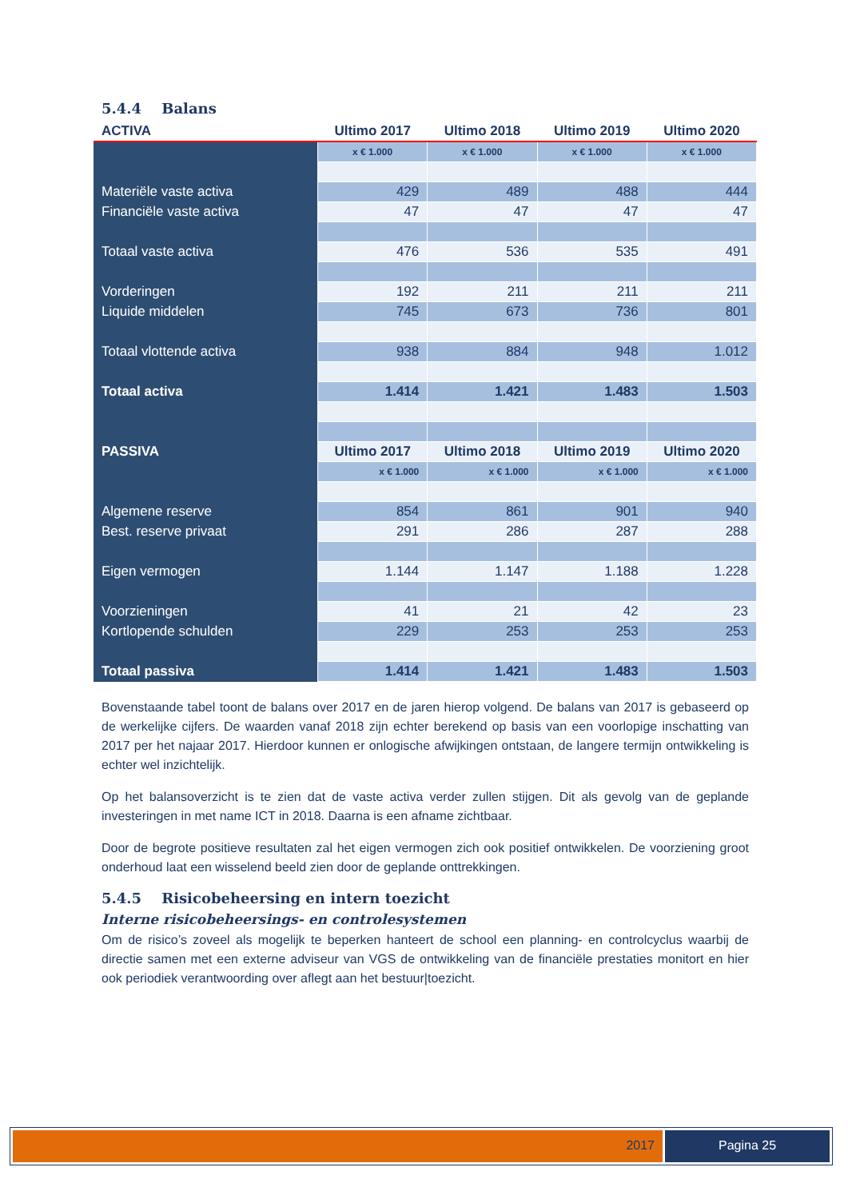5.4.4 Balans
| ACTIVA | Ultimo 2017 | Ultimo 2018 | Ultimo 2019 | Ultimo 2020 |
| --- | --- | --- | --- | --- |
| | x € 1.000 | x € 1.000 | x € 1.000 | x € 1.000 |
| Materiële vaste activa | 429 | 489 | 488 | 444 |
| Financiële vaste activa | 47 | 47 | 47 | 47 |
| Totaal vaste activa | 476 | 536 | 535 | 491 |
| Vorderingen | 192 | 211 | 211 | 211 |
| Liquide middelen | 745 | 673 | 736 | 801 |
| Totaal vlottende activa | 938 | 884 | 948 | 1.012 |
| Totaal activa | 1.414 | 1.421 | 1.483 | 1.503 |
| PASSIVA | Ultimo 2017 | Ultimo 2018 | Ultimo 2019 | Ultimo 2020 |
| | x € 1.000 | x € 1.000 | x € 1.000 | x € 1.000 |
| Algemene reserve | 854 | 861 | 901 | 940 |
| Best. reserve privaat | 291 | 286 | 287 | 288 |
| Eigen vermogen | 1.144 | 1.147 | 1.188 | 1.228 |
| Voorzieningen | 41 | 21 | 42 | 23 |
| Kortlopende schulden | 229 | 253 | 253 | 253 |
| Totaal passiva | 1.414 | 1.421 | 1.483 | 1.503 |
Bovenstaande tabel toont de balans over 2017 en de jaren hierop volgend. De balans van 2017 is gebaseerd op de werkelijke cijfers. De waarden vanaf 2018 zijn echter berekend op basis van een voorlopige inschatting van 2017 per het najaar 2017. Hierdoor kunnen er onlogische afwijkingen ontstaan, de langere termijn ontwikkeling is echter wel inzichtelijk.
Op het balansoverzicht is te zien dat de vaste activa verder zullen stijgen. Dit als gevolg van de geplande investeringen in met name ICT in 2018. Daarna is een afname zichtbaar.
Door de begrote positieve resultaten zal het eigen vermogen zich ook positief ontwikkelen. De voorziening groot onderhoud laat een wisselend beeld zien door de geplande onttrekkingen.
5.4.5 Risicobeheersing en intern toezicht
Interne risicobeheersings- en controlesystemen
Om de risico’s zoveel als mogelijk te beperken hanteert de school een planning- en controlcyclus waarbij de directie samen met een externe adviseur van VGS de ontwikkeling van de financiële prestaties monitort en hier ook periodiek verantwoording over aflegt aan het bestuur|toezicht.
2017 Pagina 25